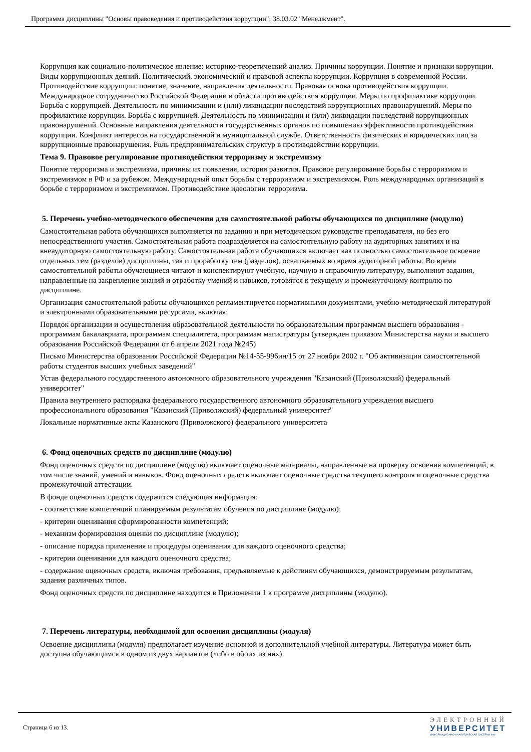Программа дисциплины "Основы правоведения и противодействия коррупции"; 38.03.02 "Менеджмент".
Коррупция как социально-политическое явление: историко-теоретический анализ. Причины коррупции. Понятие и признаки коррупции. Виды коррупционных деяний. Политический, экономический и правовой аспекты коррупции. Коррупция в современной России. Противодействие коррупции: понятие, значение, направления деятельности. Правовая основа противодействия коррупции. Международное сотрудничество Российской Федерации в области противодействия коррупции. Меры по профилактике коррупции. Борьба с коррупцией. Деятельность по минимизации и (или) ликвидации последствий коррупционных правонарушений. Меры по профилактике коррупции. Борьба с коррупцией. Деятельность по минимизации и (или) ликвидации последствий коррупционных правонарушений. Основные направления деятельности государственных органов по повышению эффективности противодействия коррупции. Конфликт интересов на государственной и муниципальной службе. Ответственность физических и юридических лиц за коррупционные правонарушения. Роль предпринимательских структур в противодействии коррупции.
Тема 9. Правовое регулирование противодействия терроризму и экстремизму
Понятие терроризма и экстремизма, причины их появления, история развития. Правовое регулирование борьбы с терроризмом и экстремизмом в РФ и за рубежом. Международный опыт борьбы с терроризмом и экстремизмом. Роль международных организаций в борьбе с терроризмом и экстремизмом. Противодействие идеологии терроризма.
5. Перечень учебно-методического обеспечения для самостоятельной работы обучающихся по дисциплине (модулю)
Самостоятельная работа обучающихся выполняется по заданию и при методическом руководстве преподавателя, но без его непосредственного участия. Самостоятельная работа подразделяется на самостоятельную работу на аудиторных занятиях и на внеаудиторную самостоятельную работу. Самостоятельная работа обучающихся включает как полностью самостоятельное освоение отдельных тем (разделов) дисциплины, так и проработку тем (разделов), осваиваемых во время аудиторной работы. Во время самостоятельной работы обучающиеся читают и конспектируют учебную, научную и справочную литературу, выполняют задания, направленные на закрепление знаний и отработку умений и навыков, готовятся к текущему и промежуточному контролю по дисциплине.
Организация самостоятельной работы обучающихся регламентируется нормативными документами, учебно-методической литературой и электронными образовательными ресурсами, включая:
Порядок организации и осуществления образовательной деятельности по образовательным программам высшего образования - программам бакалавриата, программам специалитета, программам магистратуры (утвержден приказом Министерства науки и высшего образования Российской Федерации от 6 апреля 2021 года №245)
Письмо Министерства образования Российской Федерации №14-55-996ин/15 от 27 ноября 2002 г. "Об активизации самостоятельной работы студентов высших учебных заведений"
Устав федерального государственного автономного образовательного учреждения "Казанский (Приволжский) федеральный университет"
Правила внутреннего распорядка федерального государственного автономного образовательного учреждения высшего профессионального образования "Казанский (Приволжский) федеральный университет"
Локальные нормативные акты Казанского (Приволжского) федерального университета
6. Фонд оценочных средств по дисциплине (модулю)
Фонд оценочных средств по дисциплине (модулю) включает оценочные материалы, направленные на проверку освоения компетенций, в том числе знаний, умений и навыков. Фонд оценочных средств включает оценочные средства текущего контроля и оценочные средства промежуточной аттестации.
В фонде оценочных средств содержится следующая информация:
- соответствие компетенций планируемым результатам обучения по дисциплине (модулю);
- критерии оценивания сформированности компетенций;
- механизм формирования оценки по дисциплине (модулю);
- описание порядка применения и процедуры оценивания для каждого оценочного средства;
- критерии оценивания для каждого оценочного средства;
- содержание оценочных средств, включая требования, предъявляемые к действиям обучающихся, демонстрируемым результатам, задания различных типов.
Фонд оценочных средств по дисциплине находится в Приложении 1 к программе дисциплины (модулю).
7. Перечень литературы, необходимой для освоения дисциплины (модуля)
Освоение дисциплины (модуля) предполагает изучение основной и дополнительной учебной литературы. Литература может быть доступна обучающимся в одном из двух вариантов (либо в обоих из них):
Страница 6 из 13.
ЭЛЕКТРОННЫЙ
УНИВЕРСИТЕТ
ИНФОРМАЦИОННО-АНАЛИТИЧЕСКАЯ СИСТЕМА КФУ